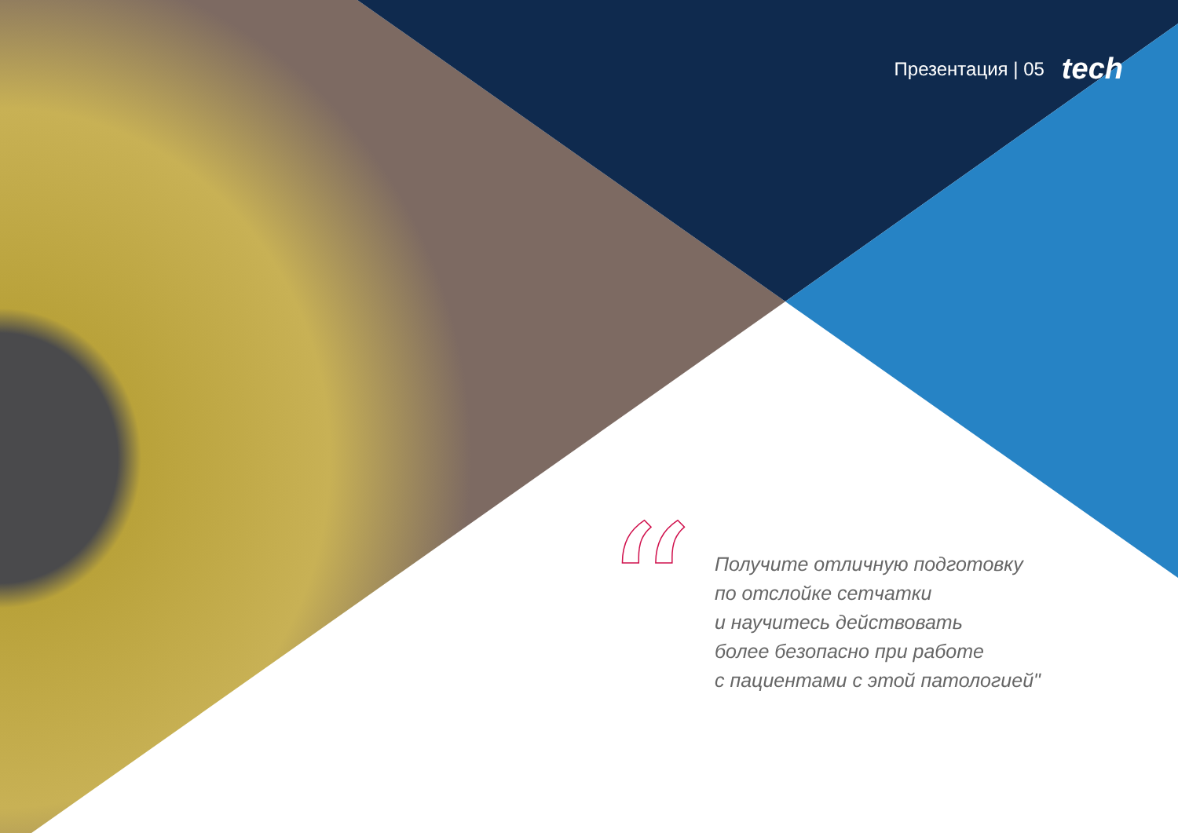Презентация | 05 tech
“
Получите отличную подготовку
по отслойке сетчатки
и научитесь действовать
более безопасно при работе
с пациентами с этой патологией"